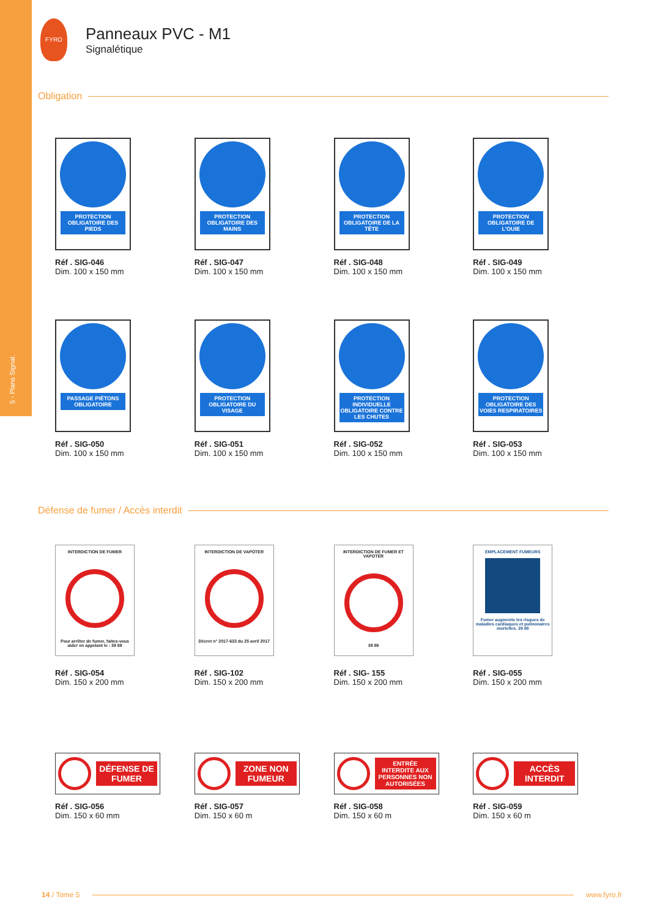5 - Plans Signal.
FYRO
Panneaux PVC - M1
Signalétique
Obligation
PROTECTION OBLIGATOIRE DES PIEDS
Réf . SIG-046
Dim. 100 x 150 mm
PROTECTION OBLIGATOIRE DES MAINS
Réf . SIG-047
Dim. 100 x 150 mm
PROTECTION OBLIGATOIRE DE LA TÊTE
Réf . SIG-048
Dim. 100 x 150 mm
PROTECTION OBLIGATOIRE DE L’OUIE
Réf . SIG-049
Dim. 100 x 150 mm
PASSAGE PIÉTONS OBLIGATOIRE
Réf . SIG-050
Dim. 100 x 150 mm
PROTECTION OBLIGATOIRE DU VISAGE
Réf . SIG-051
Dim. 100 x 150 mm
PROTECTION INDIVIDUELLE OBLIGATOIRE CONTRE LES CHUTES
Réf . SIG-052
Dim. 100 x 150 mm
PROTECTION OBLIGATOIRE DES VOIES RESPIRATOIRES
Réf . SIG-053
Dim. 100 x 150 mm
Défense de fumer / Accès interdit
INTERDICTION DE FUMER
Pour arrêter de fumer, faites-vous aider en appelant le : 39 89
Réf . SIG-054
Dim. 150 x 200 mm
INTERDICTION DE VAPOTER
Décret n° 2017-633 du 25 avril 2017
Réf . SIG-102
Dim. 150 x 200 mm
INTERDICTION DE FUMER ET VAPOTER
39 89
Réf . SIG- 155
Dim. 150 x 200 mm
EMPLACEMENT FUMEURS
Fumer augmente les risques de maladies cardiaques et pulmonaires mortelles. 39 89
Réf . SIG-055
Dim. 150 x 200 mm
DÉFENSE DE FUMER
Réf . SIG-056
Dim. 150 x 60 mm
ZONE NON FUMEUR
Réf . SIG-057
Dim. 150 x 60 m
ENTRÉE INTERDITE AUX PERSONNES NON AUTORISÉES
Réf . SIG-058
Dim. 150 x 60 m
ACCÈS INTERDIT
Réf . SIG-059
Dim. 150 x 60 m
14 / Tome 5 www.fyro.fr